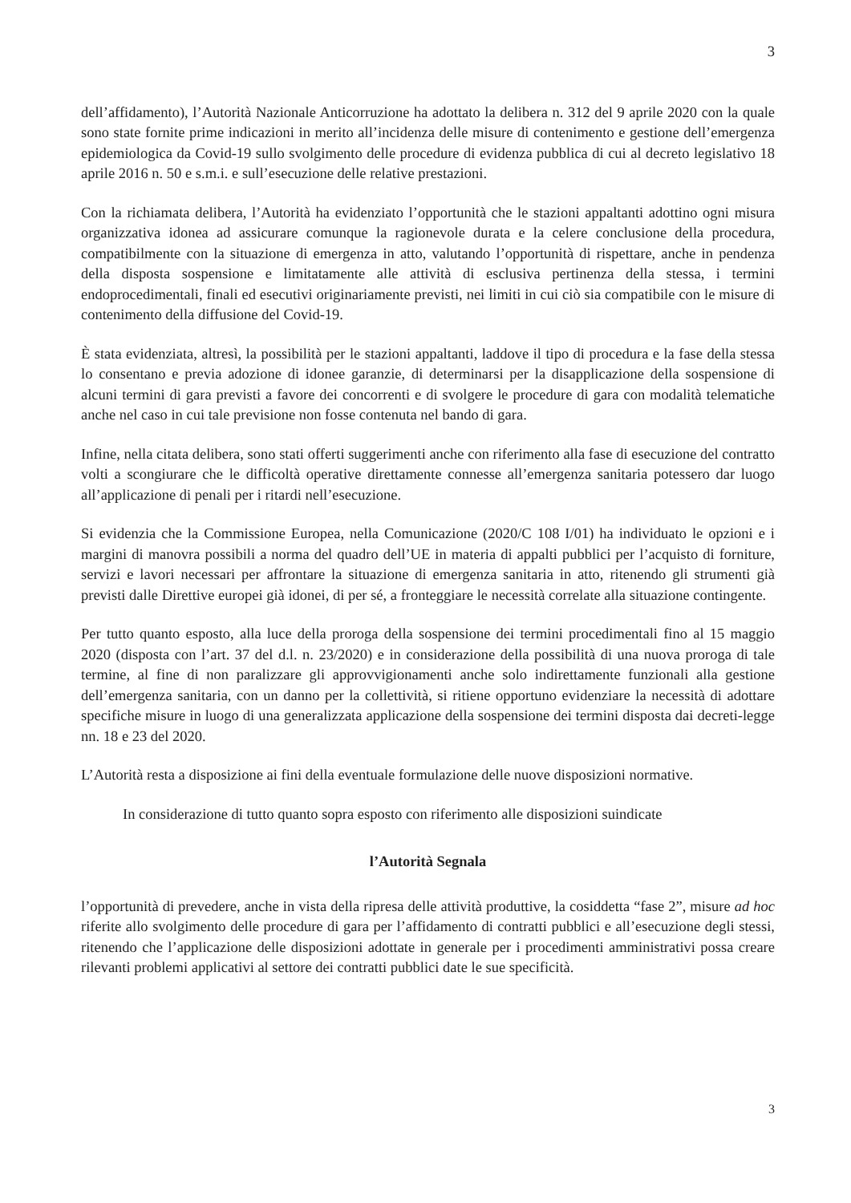3
dell’affidamento), l’Autorità Nazionale Anticorruzione ha adottato la delibera n. 312 del 9 aprile 2020 con la quale sono state fornite prime indicazioni in merito all’incidenza delle misure di contenimento e gestione dell’emergenza epidemiologica da Covid-19 sullo svolgimento delle procedure di evidenza pubblica di cui al decreto legislativo 18 aprile 2016 n. 50 e s.m.i. e sull’esecuzione delle relative prestazioni.
Con la richiamata delibera, l’Autorità ha evidenziato l’opportunità che le stazioni appaltanti adottino ogni misura organizzativa idonea ad assicurare comunque la ragionevole durata e la celere conclusione della procedura, compatibilmente con la situazione di emergenza in atto, valutando l’opportunità di rispettare, anche in pendenza della disposta sospensione e limitatamente alle attività di esclusiva pertinenza della stessa, i termini endoprocedimentali, finali ed esecutivi originariamente previsti, nei limiti in cui ciò sia compatibile con le misure di contenimento della diffusione del Covid-19.
È stata evidenziata, altresì, la possibilità per le stazioni appaltanti, laddove il tipo di procedura e la fase della stessa lo consentano e previa adozione di idonee garanzie, di determinarsi per la disapplicazione della sospensione di alcuni termini di gara previsti a favore dei concorrenti e di svolgere le procedure di gara con modalità telematiche anche nel caso in cui tale previsione non fosse contenuta nel bando di gara.
Infine, nella citata delibera, sono stati offerti suggerimenti anche con riferimento alla fase di esecuzione del contratto volti a scongiurare che le difficoltà operative direttamente connesse all’emergenza sanitaria potessero dar luogo all’applicazione di penali per i ritardi nell’esecuzione.
Si evidenzia che la Commissione Europea, nella Comunicazione (2020/C 108 I/01) ha individuato le opzioni e i margini di manovra possibili a norma del quadro dell’UE in materia di appalti pubblici per l’acquisto di forniture, servizi e lavori necessari per affrontare la situazione di emergenza sanitaria in atto, ritenendo gli strumenti già previsti dalle Direttive europei già idonei, di per sé, a fronteggiare le necessità correlate alla situazione contingente.
Per tutto quanto esposto, alla luce della proroga della sospensione dei termini procedimentali fino al 15 maggio 2020 (disposta con l’art. 37 del d.l. n. 23/2020) e in considerazione della possibilità di una nuova proroga di tale termine, al fine di non paralizzare gli approvvigionamenti anche solo indirettamente funzionali alla gestione dell’emergenza sanitaria, con un danno per la collettività, si ritiene opportuno evidenziare la necessità di adottare specifiche misure in luogo di una generalizzata applicazione della sospensione dei termini disposta dai decreti-legge nn. 18 e 23 del 2020.
L’Autorità resta a disposizione ai fini della eventuale formulazione delle nuove disposizioni normative.
In considerazione di tutto quanto sopra esposto con riferimento alle disposizioni suindicate
l’Autorità Segnala
l’opportunità di prevedere, anche in vista della ripresa delle attività produttive, la cosiddetta “fase 2”, misure ad hoc riferite allo svolgimento delle procedure di gara per l’affidamento di contratti pubblici e all’esecuzione degli stessi, ritenendo che l’applicazione delle disposizioni adottate in generale per i procedimenti amministrativi possa creare rilevanti problemi applicativi al settore dei contratti pubblici date le sue specificità.
3